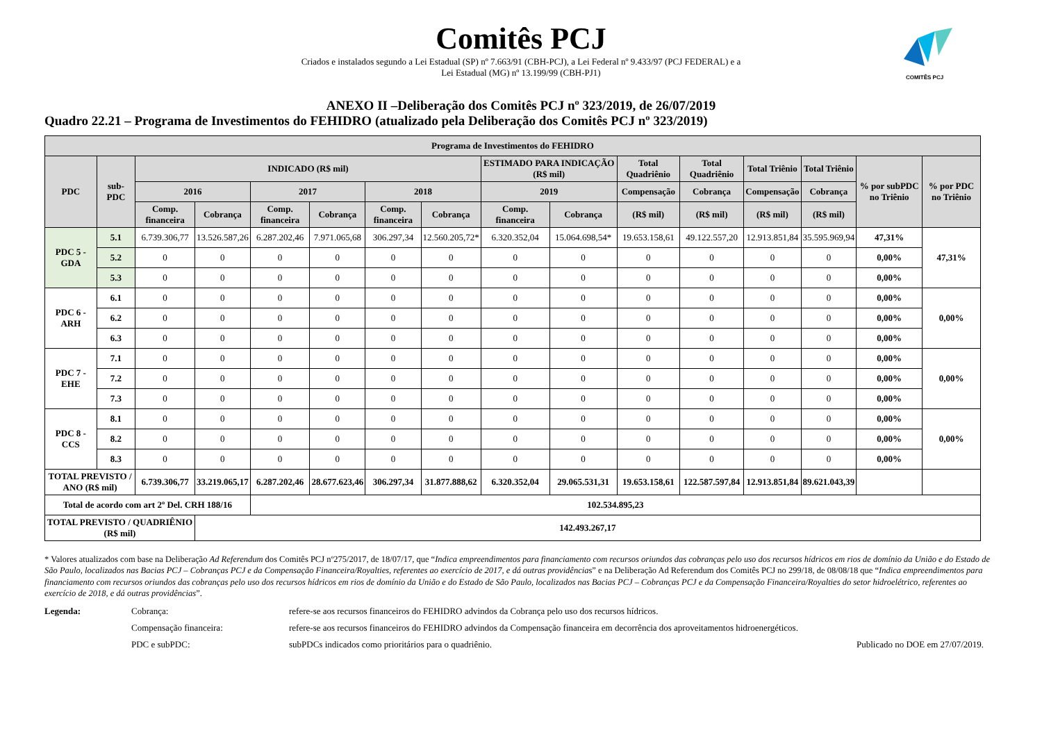Comitês PCJ
Criados e instalados segundo a Lei Estadual (SP) nº 7.663/91 (CBH-PCJ), a Lei Federal nº 9.433/97 (PCJ FEDERAL) e a
Lei Estadual (MG) nº 13.199/99 (CBH-PJ1)
COMITÊS PCJ
ANEXO II –Deliberação dos Comitês PCJ nº 323/2019, de 26/07/2019
Quadro 22.21 – Programa de Investimentos do FEHIDRO (atualizado pela Deliberação dos Comitês PCJ nº 323/2019)
| Programa de Investimentos do FEHIDRO | | | | | | | | | | | | | | | |
| --- | --- | --- | --- | --- | --- | --- | --- | --- | --- | --- | --- | --- | --- | --- | --- |
| PDC | sub-PDC | INDICADO (R$ mil) | | | | | | ESTIMADO PARA INDICAÇÃO (R$ mil) | | Total Quadriênio | Total Quadriênio | Total Triênio | Total Triênio | % por subPDC no Triênio | % por PDC no Triênio |
| | | 2016 | | 2017 | | 2018 | | 2019 | | Compensação | Cobrança | Compensação | Cobrança | | |
| | | Comp. financeira | Cobrança | Comp. financeira | Cobrança | Comp. financeira | Cobrança | Comp. financeira | Cobrança | (R$ mil) | (R$ mil) | (R$ mil) | (R$ mil) | | |
| PDC 5 - GDA | 5.1 | 6.739.306,77 | 13.526.587,26 | 6.287.202,46 | 7.971.065,68 | 306.297,34 | 12.560.205,72* | 6.320.352,04 | 15.064.698,54* | 19.653.158,61 | 49.122.557,20 | 12.913.851,84 | 35.595.969,94 | 47,31% | 47,31% |
| | 5.2 | 0 | 0 | 0 | 0 | 0 | 0 | 0 | 0 | 0 | 0 | 0 | 0 | 0,00% | |
| | 5.3 | 0 | 0 | 0 | 0 | 0 | 0 | 0 | 0 | 0 | 0 | 0 | 0 | 0,00% | |
| PDC 6 - ARH | 6.1 | 0 | 0 | 0 | 0 | 0 | 0 | 0 | 0 | 0 | 0 | 0 | 0 | 0,00% | 0,00% |
| | 6.2 | 0 | 0 | 0 | 0 | 0 | 0 | 0 | 0 | 0 | 0 | 0 | 0 | 0,00% | |
| | 6.3 | 0 | 0 | 0 | 0 | 0 | 0 | 0 | 0 | 0 | 0 | 0 | 0 | 0,00% | |
| PDC 7 - EHE | 7.1 | 0 | 0 | 0 | 0 | 0 | 0 | 0 | 0 | 0 | 0 | 0 | 0 | 0,00% | 0,00% |
| | 7.2 | 0 | 0 | 0 | 0 | 0 | 0 | 0 | 0 | 0 | 0 | 0 | 0 | 0,00% | |
| | 7.3 | 0 | 0 | 0 | 0 | 0 | 0 | 0 | 0 | 0 | 0 | 0 | 0 | 0,00% | |
| PDC 8 - CCS | 8.1 | 0 | 0 | 0 | 0 | 0 | 0 | 0 | 0 | 0 | 0 | 0 | 0 | 0,00% | 0,00% |
| | 8.2 | 0 | 0 | 0 | 0 | 0 | 0 | 0 | 0 | 0 | 0 | 0 | 0 | 0,00% | |
| | 8.3 | 0 | 0 | 0 | 0 | 0 | 0 | 0 | 0 | 0 | 0 | 0 | 0 | 0,00% | |
| TOTAL PREVISTO / ANO (R$ mil) | | 6.739.306,77 | 33.219.065,17 | 6.287.202,46 | 28.677.623,46 | 306.297,34 | 31.877.888,62 | 6.320.352,04 | 29.065.531,31 | 19.653.158,61 | 122.587.597,84 | 12.913.851,84 | 89.621.043,39 | | |
| Total de acordo com art 2º Del. CRH 188/16 | | | | 102.534.895,23 | | | | | | | | | | | |
| TOTAL PREVISTO / QUADRIÊNIO (R$ mil) | | | 142.493.267,17 | | | | | | | | | | | | |
* Valores atualizados com base na Deliberação Ad Referendum dos Comitês PCJ nº275/2017, de 18/07/17, que “Indica empreendimentos para financiamento com recursos oriundos das cobranças pelo uso dos recursos hídricos em rios de domínio da União e do Estado de São Paulo, localizados nas Bacias PCJ – Cobranças PCJ e da Compensação Financeira/Royalties, referentes ao exercício de 2017, e dá outras providências” e na Deliberação Ad Referendum dos Comitês PCJ no 299/18, de 08/08/18 que “Indica empreendimentos para financiamento com recursos oriundos das cobranças pelo uso dos recursos hídricos em rios de domínio da União e do Estado de São Paulo, localizados nas Bacias PCJ – Cobranças PCJ e da Compensação Financeira/Royalties do setor hidroelétrico, referentes ao exercício de 2018, e dá outras providências”.
Legenda: Cobrança: refere-se aos recursos financeiros do FEHIDRO advindos da Cobrança pelo uso dos recursos hídricos.
Compensação financeira: refere-se aos recursos financeiros do FEHIDRO advindos da Compensação financeira em decorrência dos aproveitamentos hidroenergéticos.
PDC e subPDC: subPDCs indicados como prioritários para o quadriênio. Publicado no DOE em 27/07/2019.